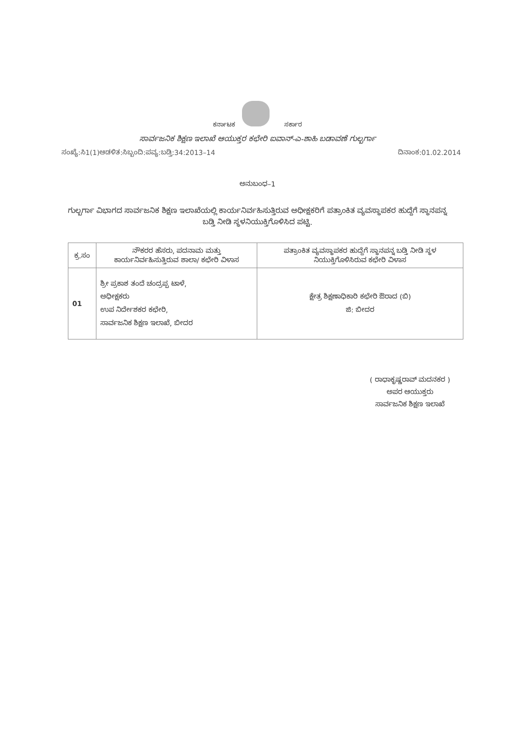ಕರ್ನಾಟಕ ಸರ್ಕಾರ
ಸಾರ್ವಜನಿಕ ಶಿಕ್ಷಣ ಇಲಾಖೆ ಆಯುಕ್ತರ ಕಛೇರಿ ಐವಾನ್-ಎ-ಶಾಹಿ ಬಡಾವಣೆ ಗುಲ್ಬರ್ಗಾ
ಸಂಖ್ಯೆ:ಸಿ1(1)ಆಡಳಿತ:ಸಿಬ್ಬಂದಿ:ಪವ್ಯ:ಬಡ್ತಿ:34:2013–14 ದಿನಾಂಕ:01.02.2014
ಅನುಬಂಧ–1
ಗುಲ್ಬರ್ಗಾ ವಿಭಾಗದ ಸಾರ್ವಜನಿಕ ಶಿಕ್ಷಣ ಇಲಾಖೆಯಲ್ಲಿ ಕಾರ್ಯನಿರ್ವಹಿಸುತ್ತಿರುವ ಅಧೀಕ್ಷಕರಿಗೆ ಪತ್ರಾಂಕಿತ ವ್ಯವಸ್ಥಾಪಕರ ಹುದ್ದೆಗೆ ಸ್ಥಾನಪನ್ನ ಬಡ್ತಿ ನೀಡಿ ಸ್ಥಳನಿಯುಕ್ತಿಗೊಳಿಸಿದ ಪಟ್ಟಿ.
| ಕ್ರ.ಸಂ | ನೌಕರರ ಹೆಸರು, ಪದನಾಮ ಮತ್ತು ಕಾರ್ಯನಿರ್ವಹಿಸುತ್ತಿರುವ ಶಾಲಾ/ ಕಛೇರಿ ವಿಳಾಸ | ಪತ್ರಾಂಕಿತ ವ್ಯವಸ್ಥಾಪಕರ ಹುದ್ದೆಗೆ ಸ್ಥಾನಪನ್ನ ಬಡ್ತಿ ನೀಡಿ ಸ್ಥಳ ನಿಯುಕ್ತಿಗೊಳಿಸಿರುವ ಕಛೇರಿ ವಿಳಾಸ |
| --- | --- | --- |
| 01 | ಶ್ರೀ ಪ್ರಕಾಶ ತಂದೆ ಚಂದ್ರಪ್ಪ ಟಾಳೆ, ಅಧೀಕ್ಷಕರು ಉಪ ನಿರ್ದೇಶಕರ ಕಛೇರಿ, ಸಾರ್ವಜನಿಕ ಶಿಕ್ಷಣ ಇಲಾಖೆ, ಬೀದರ | ಕ್ಷೇತ್ರ ಶಿಕ್ಷಣಾಧಿಕಾರಿ ಕಛೇರಿ ಔರಾದ (ಬಿ) ಜಿ: ಬೀದರ |
( ರಾಧಾಕೃಷ್ಣರಾವ್ ಮದನಕರ )
ಅಪರ ಆಯುಕ್ತರು
ಸಾರ್ವಜನಿಕ ಶಿಕ್ಷಣ ಇಲಾಖೆ